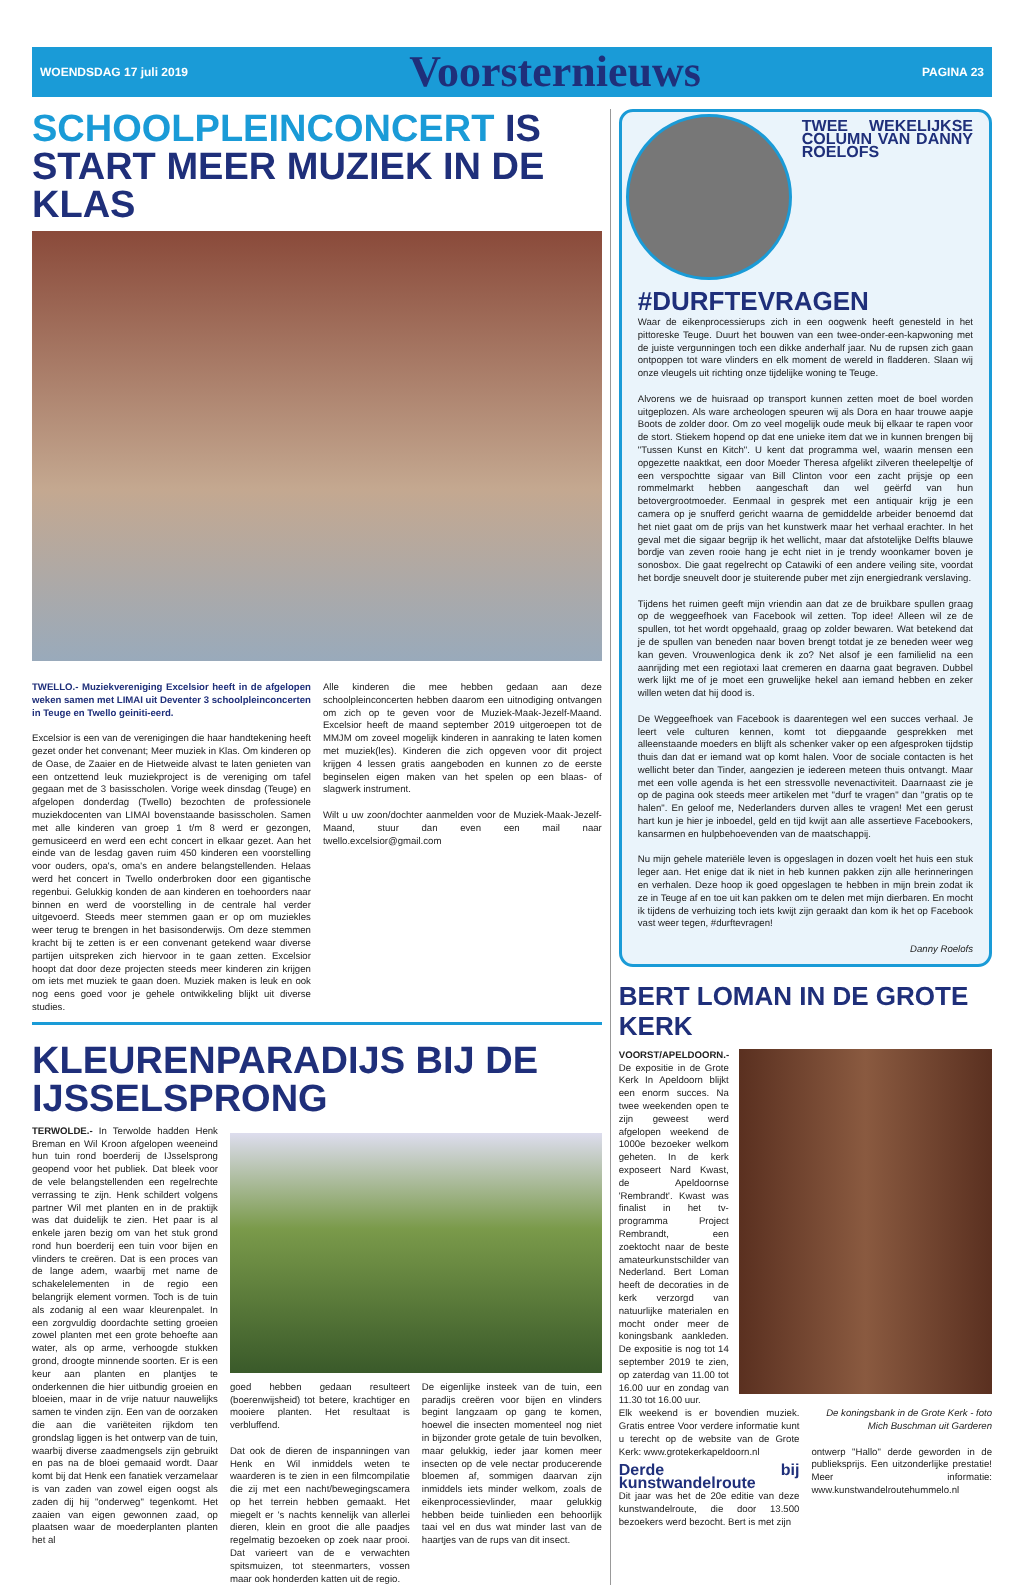WOENDSDAG 17 juli 2019 Voorsternieuws PAGINA 23
SCHOOLPLEINCONCERT IS START MEER MUZIEK IN DE KLAS
TWELLO.- Muziekvereniging Excelsior heeft in de afgelopen weken samen met LIMAI uit Deventer 3 schoolpleinconcerten in Teuge en Twello geiniti-eerd.
Excelsior is een van de verenigingen die haar handtekening heeft gezet onder het convenant; Meer muziek in Klas. Om kinderen op de Oase, de Zaaier en de Hietweide alvast te laten genieten van een ontzettend leuk muziekproject is de vereniging om tafel gegaan met de 3 basisscholen. Vorige week dinsdag (Teuge) en afgelopen donderdag (Twello) bezochten de professionele muziekdocenten van LIMAI bovenstaande basisscholen. Samen met alle kinderen van groep 1 t/m 8 werd er gezongen, gemusiceerd en werd een echt concert in elkaar gezet. Aan het einde van de lesdag gaven ruim 450 kinderen een voorstelling voor ouders, opa's, oma's en andere belangstellenden. Helaas werd het concert in Twello onderbroken door een gigantische regenbui. Gelukkig konden de aan kinderen en toehoorders naar binnen en werd de voorstelling in de centrale hal verder uitgevoerd. Steeds meer stemmen gaan er op om muziekles weer terug te brengen in het basisonderwijs. Om deze stemmen kracht bij te zetten is er een convenant getekend waar diverse partijen uitspreken zich hiervoor in te gaan zetten. Excelsior hoopt dat door deze projecten steeds meer kinderen zin krijgen om iets met muziek te gaan doen. Muziek maken is leuk en ook nog eens goed voor je gehele ontwikkeling blijkt uit diverse studies.
Alle kinderen die mee hebben gedaan aan deze schoolpleinconcerten hebben daarom een uitnodiging ontvangen om zich op te geven voor de Muziek-Maak-Jezelf-Maand. Excelsior heeft de maand september 2019 uitgeroepen tot de MMJM om zoveel mogelijk kinderen in aanraking te laten komen met muziek(les). Kinderen die zich opgeven voor dit project krijgen 4 lessen gratis aangeboden en kunnen zo de eerste beginselen eigen maken van het spelen op een blaas- of slagwerk instrument.
Wilt u uw zoon/dochter aanmelden voor de Muziek-Maak-Jezelf-Maand, stuur dan even een mail naar twello.excelsior@gmail.com
KLEURENPARADIJS BIJ DE IJSSELSPRONG
TERWOLDE.- In Terwolde hadden Henk Breman en Wil Kroon afgelopen weeneind hun tuin rond boerderij de IJsselsprong geopend voor het publiek. Dat bleek voor de vele belangstellenden een regelrechte verrassing te zijn. Henk schildert volgens partner Wil met planten en in de praktijk was dat duidelijk te zien. Het paar is al enkele jaren bezig om van het stuk grond rond hun boerderij een tuin voor bijen en vlinders te creëren. Dat is een proces van de lange adem, waarbij met name de schakelelementen in de regio een belangrijk element vormen. Toch is de tuin als zodanig al een waar kleurenpalet. In een zorgvuldig doordachte setting groeien zowel planten met een grote behoefte aan water, als op arme, verhoogde stukken grond, droogte minnende soorten. Er is een keur aan planten en plantjes te onderkennen die hier uitbundig groeien en bloeien, maar in de vrije natuur nauwelijks samen te vinden zijn. Een van de oorzaken die aan die variëteiten rijkdom ten grondslag liggen is het ontwerp van de tuin, waarbij diverse zaadmengsels zijn gebruikt en pas na de bloei gemaaid wordt. Daar komt bij dat Henk een fanatiek verzamelaar is van zaden van zowel eigen oogst als zaden dij hij "onderweg" tegenkomt. Het zaaien van eigen gewonnen zaad, op plaatsen waar de moederplanten planten het al
goed hebben gedaan resulteert (boerenwijsheid) tot betere, krachtiger en mooiere planten. Het resultaat is verbluffend.
Dat ook de dieren de inspanningen van Henk en Wil inmiddels weten te waarderen is te zien in een filmcompilatie die zij met een nacht/bewegingscamera op het terrein hebben gemaakt. Het miegelt er 's nachts kennelijk van allerlei dieren, klein en groot die alle paadjes regelmatig bezoeken op zoek naar prooi. Dat varieert van de e verwachten spitsmuizen, tot steenmarters, vossen maar ook honderden katten uit de regio.
De eigenlijke insteek van de tuin, een paradijs creëren voor bijen en vlinders begint langzaam op gang te komen, hoewel die insecten momenteel nog niet in bijzonder grote getale de tuin bevolken, maar gelukkig, ieder jaar komen meer insecten op de vele nectar producerende bloemen af, sommigen daarvan zijn inmiddels iets minder welkom, zoals de eikenprocessievlinder, maar gelukkig hebben beide tuinlieden een behoorlijk taai vel en dus wat minder last van de haartjes van de rups van dit insect.
TWEE WEKELIJKSE COLUMN VAN DANNY ROELOFS
#DURFTEVRAGEN
Waar de eikenprocessierups zich in een oogwenk heeft genesteld in het pittoreske Teuge. Duurt het bouwen van een twee-onder-een-kapwoning met de juiste vergunningen toch een dikke anderhalf jaar. Nu de rupsen zich gaan ontpoppen tot ware vlinders en elk moment de wereld in fladderen. Slaan wij onze vleugels uit richting onze tijdelijke woning te Teuge.
Alvorens we de huisraad op transport kunnen zetten moet de boel worden uitgeplozen. Als ware archeologen speuren wij als Dora en haar trouwe aapje Boots de zolder door. Om zo veel mogelijk oude meuk bij elkaar te rapen voor de stort. Stiekem hopend op dat ene unieke item dat we in kunnen brengen bij "Tussen Kunst en Kitch". U kent dat programma wel, waarin mensen een opgezette naaktkat, een door Moeder Theresa afgelikt zilveren theelepeltje of een verspochtte sigaar van Bill Clinton voor een zacht prijsje op een rommelmarkt hebben aangeschaft dan wel geërfd van hun betovergrootmoeder. Eenmaal in gesprek met een antiquair krijg je een camera op je snufferd gericht waarna de gemiddelde arbeider benoemd dat het niet gaat om de prijs van het kunstwerk maar het verhaal erachter. In het geval met die sigaar begrijp ik het wellicht, maar dat afstotelijke Delfts blauwe bordje van zeven rooie hang je echt niet in je trendy woonkamer boven je sonosbox. Die gaat regelrecht op Catawiki of een andere veiling site, voordat het bordje sneuvelt door je stuiterende puber met zijn energiedrank verslaving.
Tijdens het ruimen geeft mijn vriendin aan dat ze de bruikbare spullen graag op de weggeefhoek van Facebook wil zetten. Top idee! Alleen wil ze de spullen, tot het wordt opgehaald, graag op zolder bewaren. Wat betekend dat je de spullen van beneden naar boven brengt totdat je ze beneden weer weg kan geven. Vrouwenlogica denk ik zo? Net alsof je een familielid na een aanrijding met een regiotaxi laat cremeren en daarna gaat begraven. Dubbel werk lijkt me of je moet een gruwelijke hekel aan iemand hebben en zeker willen weten dat hij dood is.
De Weggeefhoek van Facebook is daarentegen wel een succes verhaal. Je leert vele culturen kennen, komt tot diepgaande gesprekken met alleenstaande moeders en blijft als schenker vaker op een afgesproken tijdstip thuis dan dat er iemand wat op komt halen. Voor de sociale contacten is het wellicht beter dan Tinder, aangezien je iedereen meteen thuis ontvangt. Maar met een volle agenda is het een stressvolle nevenactiviteit. Daarnaast zie je op de pagina ook steeds meer artikelen met "durf te vragen" dan "gratis op te halen". En geloof me, Nederlanders durven alles te vragen! Met een gerust hart kun je hier je inboedel, geld en tijd kwijt aan alle assertieve Facebookers, kansarmen en hulpbehoevenden van de maatschappij.
Nu mijn gehele materiële leven is opgeslagen in dozen voelt het huis een stuk leger aan. Het enige dat ik niet in heb kunnen pakken zijn alle herinneringen en verhalen. Deze hoop ik goed opgeslagen te hebben in mijn brein zodat ik ze in Teuge af en toe uit kan pakken om te delen met mijn dierbaren. En mocht ik tijdens de verhuizing toch iets kwijt zijn geraakt dan kom ik het op Facebook vast weer tegen, #durftevragen!
Danny Roelofs
BERT LOMAN IN DE GROTE KERK
VOORST/APELDOORN.- De expositie in de Grote Kerk In Apeldoorn blijkt een enorm succes. Na twee weekenden open te zijn geweest werd afgelopen weekend de 1000e bezoeker welkom geheten. In de kerk exposeert Nard Kwast, de Apeldoornse 'Rembrandt'. Kwast was finalist in het tv-programma Project Rembrandt, een zoektocht naar de beste amateurkunstschilder van Nederland. Bert Loman heeft de decoraties in de kerk verzorgd van natuurlijke materialen en mocht onder meer de koningsbank aankleden. De expositie is nog tot 14 september 2019 te zien, op zaterdag van 11.00 tot 16.00 uur en zondag van 11.30 tot 16.00 uur.
Elk weekend is er bovendien muziek. Gratis entree Voor verdere informatie kunt u terecht op de website van de Grote Kerk: www.grotekerkapeldoorn.nl
Derde bij kunstwandelroute
Dit jaar was het de 20e editie van deze kunstwandelroute, die door 13.500 bezoekers werd bezocht. Bert is met zijn
De koningsbank in de Grote Kerk - foto Mich Buschman uit Garderen
ontwerp "Hallo" derde geworden in de publieksprijs. Een uitzonderlijke prestatie! Meer informatie: www.kunstwandelroutehummelo.nl